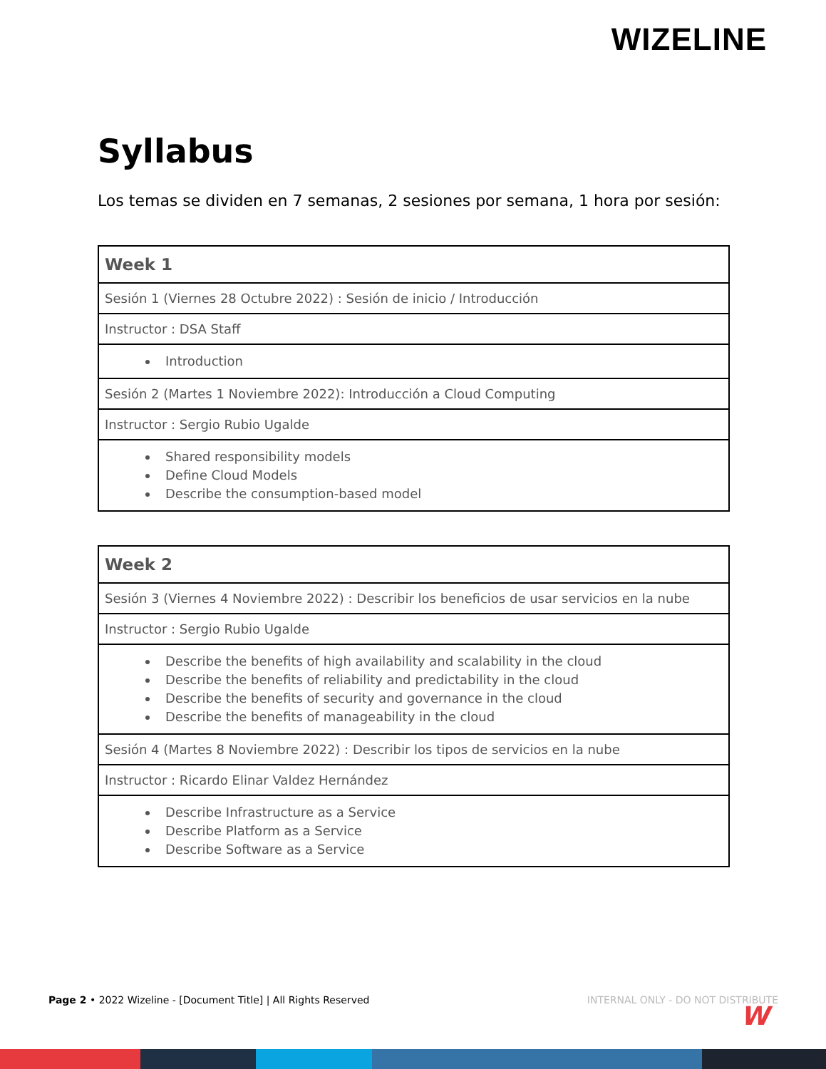WIZELINE
Syllabus
Los temas se dividen en 7 semanas, 2 sesiones por semana, 1 hora por sesión:
| Week 1 |
| --- |
| Sesión 1 (Viernes 28 Octubre 2022) : Sesión de inicio / Introducción |
| Instructor : DSA Staff |
| Introduction |
| Sesión 2 (Martes 1 Noviembre 2022): Introducción a Cloud Computing |
| Instructor : Sergio Rubio Ugalde |
| Shared responsibility models Define Cloud Models Describe the consumption-based model |
| Week 2 |
| --- |
| Sesión 3 (Viernes 4 Noviembre 2022) : Describir los beneficios de usar servicios en la nube |
| Instructor : Sergio Rubio Ugalde |
| Describe the benefits of high availability and scalability in the cloud Describe the benefits of reliability and predictability in the cloud Describe the benefits of security and governance in the cloud Describe the benefits of manageability in the cloud |
| Sesión 4 (Martes 8 Noviembre 2022) : Describir los tipos de servicios en la nube |
| Instructor : Ricardo Elinar Valdez Hernández |
| Describe Infrastructure as a Service Describe Platform as a Service Describe Software as a Service |
Page 2 • 2022 Wizeline - [Document Title] | All Rights Reserved INTERNAL ONLY - DO NOT DISTRIBUTE
W